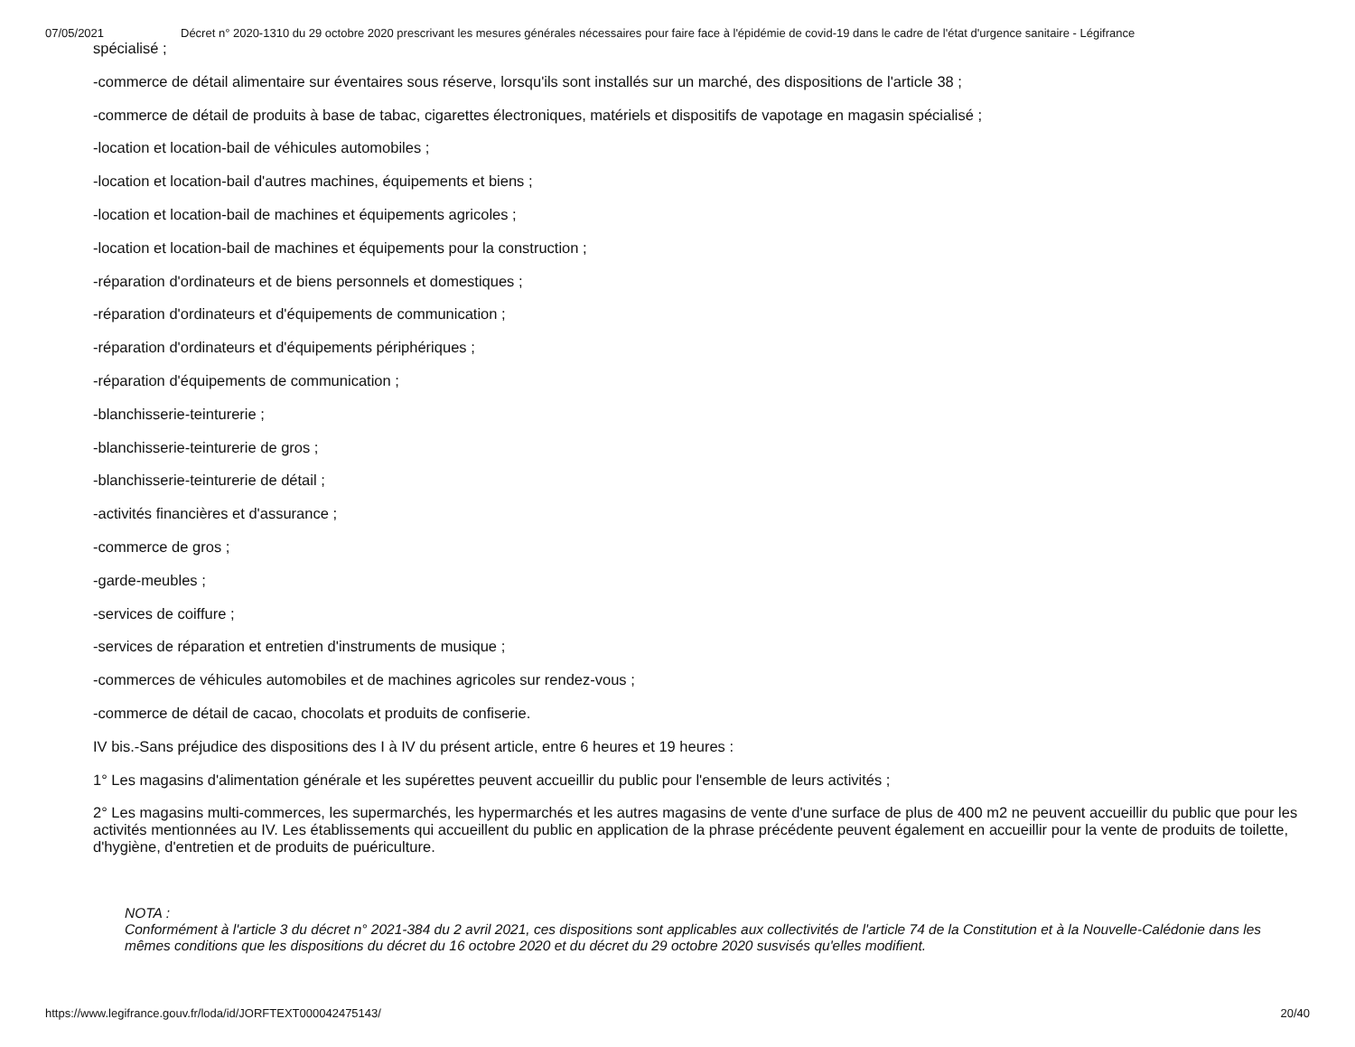07/05/2021 Décret n° 2020-1310 du 29 octobre 2020 prescrivant les mesures générales nécessaires pour faire face à l'épidémie de covid-19 dans le cadre de l'état d'urgence sanitaire - Légifrance
spécialisé ;
-commerce de détail alimentaire sur éventaires sous réserve, lorsqu'ils sont installés sur un marché, des dispositions de l'article 38 ;
-commerce de détail de produits à base de tabac, cigarettes électroniques, matériels et dispositifs de vapotage en magasin spécialisé ;
-location et location-bail de véhicules automobiles ;
-location et location-bail d'autres machines, équipements et biens ;
-location et location-bail de machines et équipements agricoles ;
-location et location-bail de machines et équipements pour la construction ;
-réparation d'ordinateurs et de biens personnels et domestiques ;
-réparation d'ordinateurs et d'équipements de communication ;
-réparation d'ordinateurs et d'équipements périphériques ;
-réparation d'équipements de communication ;
-blanchisserie-teinturerie ;
-blanchisserie-teinturerie de gros ;
-blanchisserie-teinturerie de détail ;
-activités financières et d'assurance ;
-commerce de gros ;
-garde-meubles ;
-services de coiffure ;
-services de réparation et entretien d'instruments de musique ;
-commerces de véhicules automobiles et de machines agricoles sur rendez-vous ;
-commerce de détail de cacao, chocolats et produits de confiserie.
IV bis.-Sans préjudice des dispositions des I à IV du présent article, entre 6 heures et 19 heures :
1° Les magasins d'alimentation générale et les supérettes peuvent accueillir du public pour l'ensemble de leurs activités ;
2° Les magasins multi-commerces, les supermarchés, les hypermarchés et les autres magasins de vente d'une surface de plus de 400 m2 ne peuvent accueillir du public que pour les activités mentionnées au IV. Les établissements qui accueillent du public en application de la phrase précédente peuvent également en accueillir pour la vente de produits de toilette, d'hygiène, d'entretien et de produits de puériculture.
NOTA :
Conformément à l'article 3 du décret n° 2021-384 du 2 avril 2021, ces dispositions sont applicables aux collectivités de l'article 74 de la Constitution et à la Nouvelle-Calédonie dans les mêmes conditions que les dispositions du décret du 16 octobre 2020 et du décret du 29 octobre 2020 susvisés qu'elles modifient.
https://www.legifrance.gouv.fr/loda/id/JORFTEXT000042475143/ 20/40